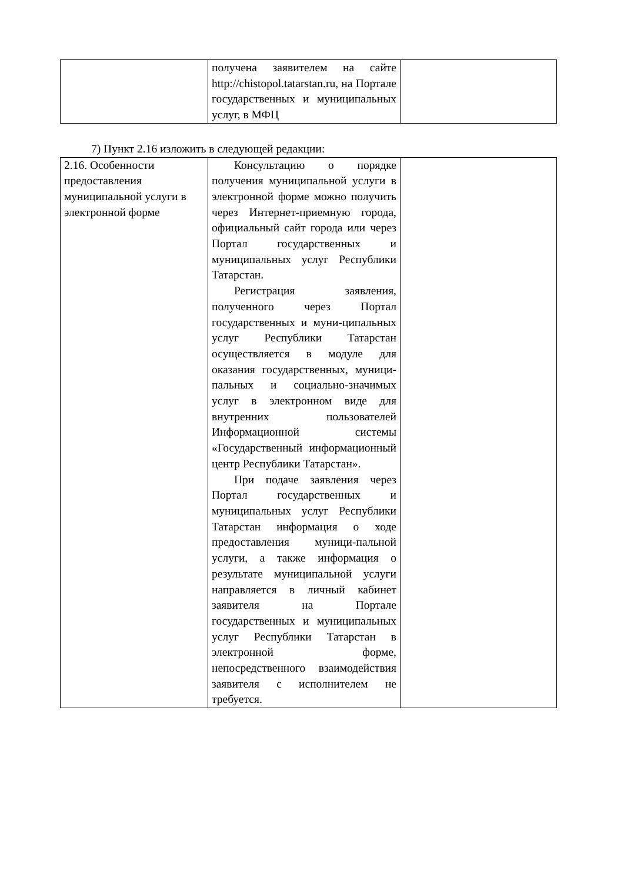| | получена заявителем на сайте http://chistopol.tatarstan.ru, на Портале государственных и муниципальных услуг, в МФЦ | |
7) Пункт 2.16 изложить в следующей редакции:
| 2.16. Особенности предоставления муниципальной услуги в электронной форме | Консультацию о порядке получения муниципальной услуги в электронной форме можно получить через Интернет-приемную города, официальный сайт города или через Портал государственных и муниципальных услуг Республики Татарстан. Регистрация заявления, полученного через Портал государственных и муни-ципальных услуг Республики Татарстан осуществляется в модуле для оказания государственных, муници-пальных и социально-значимых услуг в электронном виде для внутренних пользователей Информационной системы «Государственный информационный центр Республики Татарстан». При подаче заявления через Портал государственных и муниципальных услуг Республики Татарстан информация о ходе предоставления муници-пальной услуги, а также информация о результате муниципальной услуги направляется в личный кабинет заявителя на Портале государственных и муниципальных услуг Республики Татарстан в электронной форме, непосредственного взаимодействия заявителя с исполнителем не требуется. | |